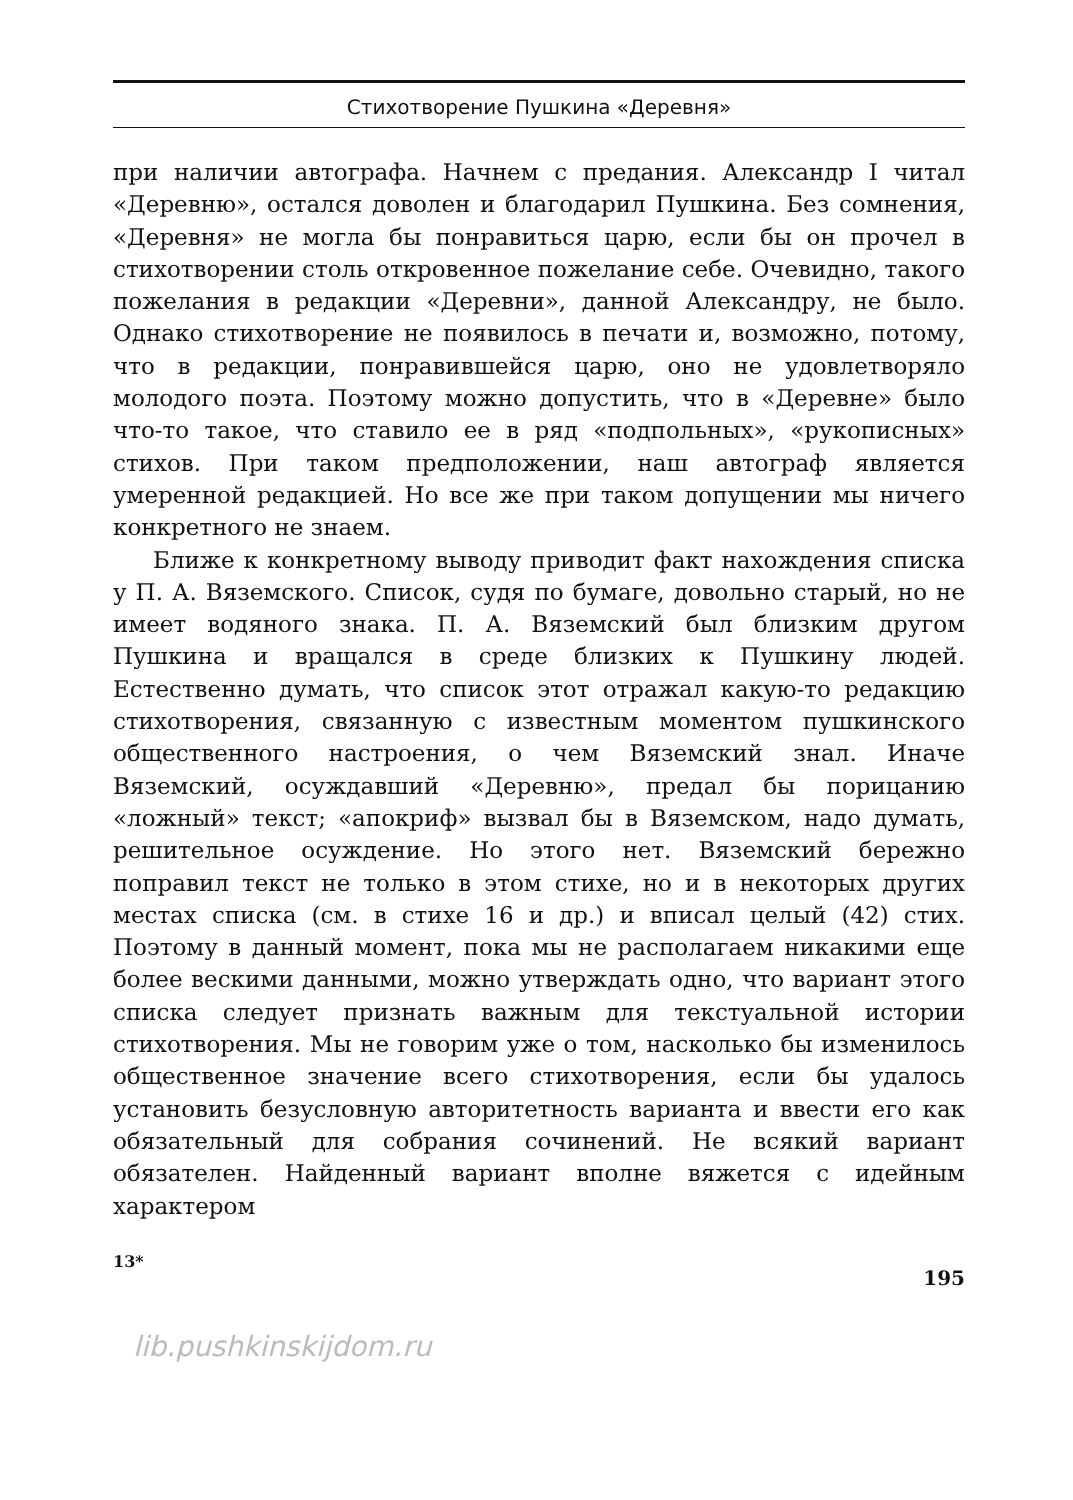Стихотворение Пушкина «Деревня»
при наличии автографа. Начнем с предания. Александр I читал «Деревню», остался доволен и благодарил Пушкина. Без сомнения, «Деревня» не могла бы понравиться царю, если бы он прочел в стихотворении столь откровенное пожелание себе. Очевидно, такого пожелания в редакции «Деревни», данной Александру, не было. Однако стихотворение не появилось в печати и, возможно, потому, что в редакции, понравившейся царю, оно не удовлетворяло молодого поэта. Поэтому можно допустить, что в «Деревне» было что-то такое, что ставило ее в ряд «подпольных», «рукописных» стихов. При таком предположении, наш автограф является умеренной редакцией. Но все же при таком допущении мы ничего конкретного не знаем.
Ближе к конкретному выводу приводит факт нахождения списка у П. А. Вяземского. Список, судя по бумаге, довольно старый, но не имеет водяного знака. П. А. Вяземский был близким другом Пушкина и вращался в среде близких к Пушкину людей. Естественно думать, что список этот отражал какую-то редакцию стихотворения, связанную с известным моментом пушкинского общественного настроения, о чем Вяземский знал. Иначе Вяземский, осуждавший «Деревню», предал бы порицанию «ложный» текст; «апокриф» вызвал бы в Вяземском, надо думать, решительное осуждение. Но этого нет. Вяземский бережно поправил текст не только в этом стихе, но и в некоторых других местах списка (см. в стихе 16 и др.) и вписал целый (42) стих. Поэтому в данный момент, пока мы не располагаем никакими еще более вескими данными, можно утверждать одно, что вариант этого списка следует признать важным для текстуальной истории стихотворения. Мы не говорим уже о том, насколько бы изменилось общественное значение всего стихотворения, если бы удалось установить безусловную авторитетность варианта и ввести его как обязательный для собрания сочинений. Не всякий вариант обязателен. Найденный вариант вполне вяжется с идейным характером
13* 195
lib.pushkinskijdom.ru